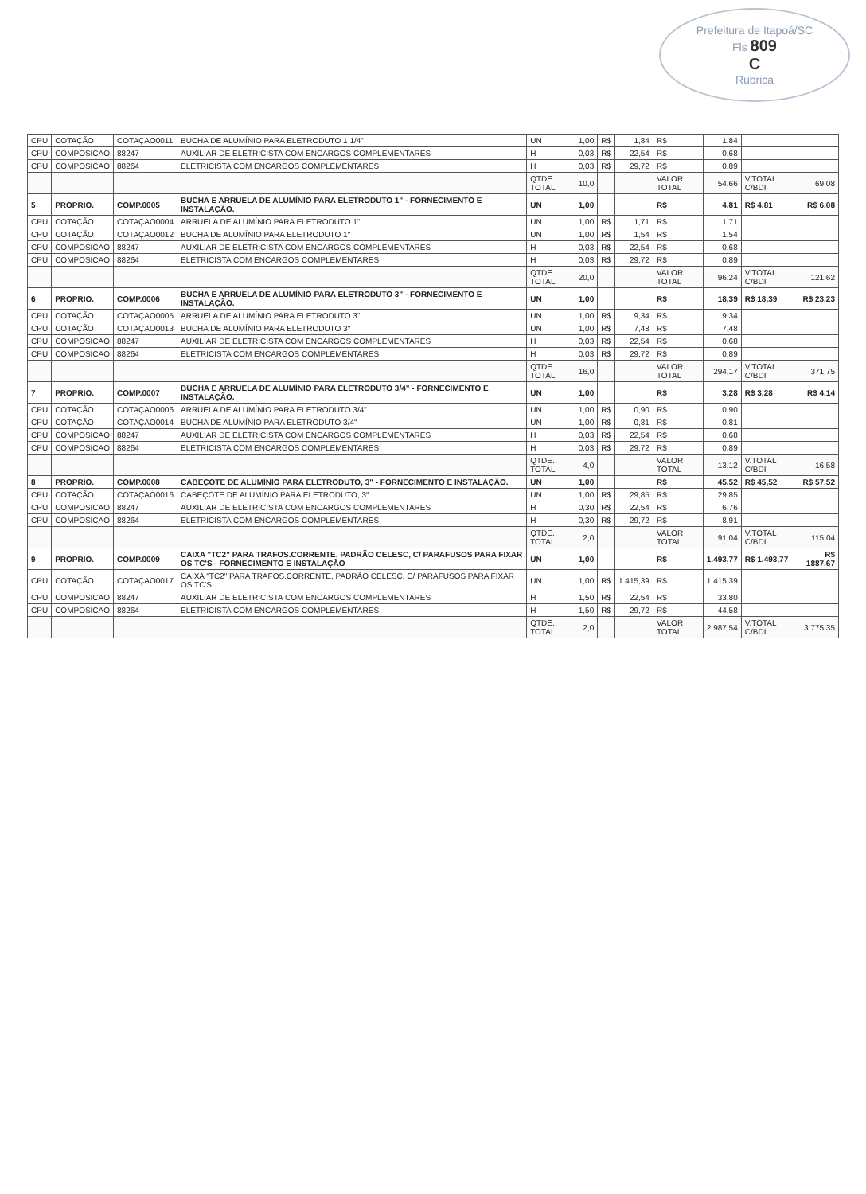Prefeitura de Itapoá/SC
Fls 809
C
Rubrica
| CPU | COTAÇÃO | COTAÇAO0011 | BUCHA DE ALUMÍNIO PARA ELETRODUTO 1 1/4" | UN | 1,00 | R$ | 1,84 | R$ | 1,84 | | |
| CPU | COMPOSICAO | 88247 | AUXILIAR DE ELETRICISTA COM ENCARGOS COMPLEMENTARES | H | 0,03 | R$ | 22,54 | R$ | 0,68 | | |
| CPU | COMPOSICAO | 88264 | ELETRICISTA COM ENCARGOS COMPLEMENTARES | H | 0,03 | R$ | 29,72 | R$ | 0,89 | | |
| | | | | QTDE. TOTAL | 10,0 | | | VALOR TOTAL | 54,66 | V.TOTAL C/BDI | 69,08 |
| 5 | PROPRIO. | COMP.0005 | BUCHA E ARRUELA DE ALUMÍNIO PARA ELETRODUTO 1" - FORNECIMENTO E INSTALAÇÃO. | UN | 1,00 | | | R$ | 4,81 | R$ 4,81 | R$ 6,08 |
| CPU | COTAÇÃO | COTAÇAO0004 | ARRUELA DE ALUMÍNIO PARA ELETRODUTO 1" | UN | 1,00 | R$ | 1,71 | R$ | 1,71 | | |
| CPU | COTAÇÃO | COTAÇAO0012 | BUCHA DE ALUMÍNIO PARA ELETRODUTO 1" | UN | 1,00 | R$ | 1,54 | R$ | 1,54 | | |
| CPU | COMPOSICAO | 88247 | AUXILIAR DE ELETRICISTA COM ENCARGOS COMPLEMENTARES | H | 0,03 | R$ | 22,54 | R$ | 0,68 | | |
| CPU | COMPOSICAO | 88264 | ELETRICISTA COM ENCARGOS COMPLEMENTARES | H | 0,03 | R$ | 29,72 | R$ | 0,89 | | |
| | | | | QTDE. TOTAL | 20,0 | | | VALOR TOTAL | 96,24 | V.TOTAL C/BDI | 121,62 |
| 6 | PROPRIO. | COMP.0006 | BUCHA E ARRUELA DE ALUMÍNIO PARA ELETRODUTO 3" - FORNECIMENTO E INSTALAÇÃO. | UN | 1,00 | | | R$ | 18,39 | R$ 18,39 | R$ 23,23 |
| CPU | COTAÇÃO | COTAÇAO0005 | ARRUELA DE ALUMÍNIO PARA ELETRODUTO 3" | UN | 1,00 | R$ | 9,34 | R$ | 9,34 | | |
| CPU | COTAÇÃO | COTAÇAO0013 | BUCHA DE ALUMÍNIO PARA ELETRODUTO 3" | UN | 1,00 | R$ | 7,48 | R$ | 7,48 | | |
| CPU | COMPOSICAO | 88247 | AUXILIAR DE ELETRICISTA COM ENCARGOS COMPLEMENTARES | H | 0,03 | R$ | 22,54 | R$ | 0,68 | | |
| CPU | COMPOSICAO | 88264 | ELETRICISTA COM ENCARGOS COMPLEMENTARES | H | 0,03 | R$ | 29,72 | R$ | 0,89 | | |
| | | | | QTDE. TOTAL | 16,0 | | | VALOR TOTAL | 294,17 | V.TOTAL C/BDI | 371,75 |
| 7 | PROPRIO. | COMP.0007 | BUCHA E ARRUELA DE ALUMÍNIO PARA ELETRODUTO 3/4" - FORNECIMENTO E INSTALAÇÃO. | UN | 1,00 | | | R$ | 3,28 | R$ 3,28 | R$ 4,14 |
| CPU | COTAÇÃO | COTAÇAO0006 | ARRUELA DE ALUMÍNIO PARA ELETRODUTO 3/4" | UN | 1,00 | R$ | 0,90 | R$ | 0,90 | | |
| CPU | COTAÇÃO | COTAÇAO0014 | BUCHA DE ALUMÍNIO PARA ELETRODUTO 3/4" | UN | 1,00 | R$ | 0,81 | R$ | 0,81 | | |
| CPU | COMPOSICAO | 88247 | AUXILIAR DE ELETRICISTA COM ENCARGOS COMPLEMENTARES | H | 0,03 | R$ | 22,54 | R$ | 0,68 | | |
| CPU | COMPOSICAO | 88264 | ELETRICISTA COM ENCARGOS COMPLEMENTARES | H | 0,03 | R$ | 29,72 | R$ | 0,89 | | |
| | | | | QTDE. TOTAL | 4,0 | | | VALOR TOTAL | 13,12 | V.TOTAL C/BDI | 16,58 |
| 8 | PROPRIO. | COMP.0008 | CABEÇOTE DE ALUMÍNIO PARA ELETRODUTO, 3" - FORNECIMENTO E INSTALAÇÃO. | UN | 1,00 | | | R$ | 45,52 | R$ 45,52 | R$ 57,52 |
| CPU | COTAÇÃO | COTAÇAO0016 | CABEÇOTE DE ALUMÍNIO PARA ELETRODUTO, 3" | UN | 1,00 | R$ | 29,85 | R$ | 29,85 | | |
| CPU | COMPOSICAO | 88247 | AUXILIAR DE ELETRICISTA COM ENCARGOS COMPLEMENTARES | H | 0,30 | R$ | 22,54 | R$ | 6,76 | | |
| CPU | COMPOSICAO | 88264 | ELETRICISTA COM ENCARGOS COMPLEMENTARES | H | 0,30 | R$ | 29,72 | R$ | 8,91 | | |
| | | | | QTDE. TOTAL | 2,0 | | | VALOR TOTAL | 91,04 | V.TOTAL C/BDI | 115,04 |
| 9 | PROPRIO. | COMP.0009 | CAIXA "TC2" PARA TRAFOS.CORRENTE, PADRÃO CELESC, C/ PARAFUSOS PARA FIXAR OS TC'S - FORNECIMENTO E INSTALAÇÃO | UN | 1,00 | | | R$ | 1.493,77 | R$ 1.493,77 | R$ 1887,67 |
| CPU | COTAÇÃO | COTAÇAO0017 | CAIXA "TC2" PARA TRAFOS.CORRENTE, PADRÃO CELESC, C/ PARAFUSOS PARA FIXAR OS TC'S | UN | 1,00 | R$ | 1.415,39 | R$ | 1.415,39 | | |
| CPU | COMPOSICAO | 88247 | AUXILIAR DE ELETRICISTA COM ENCARGOS COMPLEMENTARES | H | 1,50 | R$ | 22,54 | R$ | 33,80 | | |
| CPU | COMPOSICAO | 88264 | ELETRICISTA COM ENCARGOS COMPLEMENTARES | H | 1,50 | R$ | 29,72 | R$ | 44,58 | | |
| | | | | QTDE. TOTAL | 2,0 | | | VALOR TOTAL | 2.987,54 | V.TOTAL C/BDI | 3.775,35 |